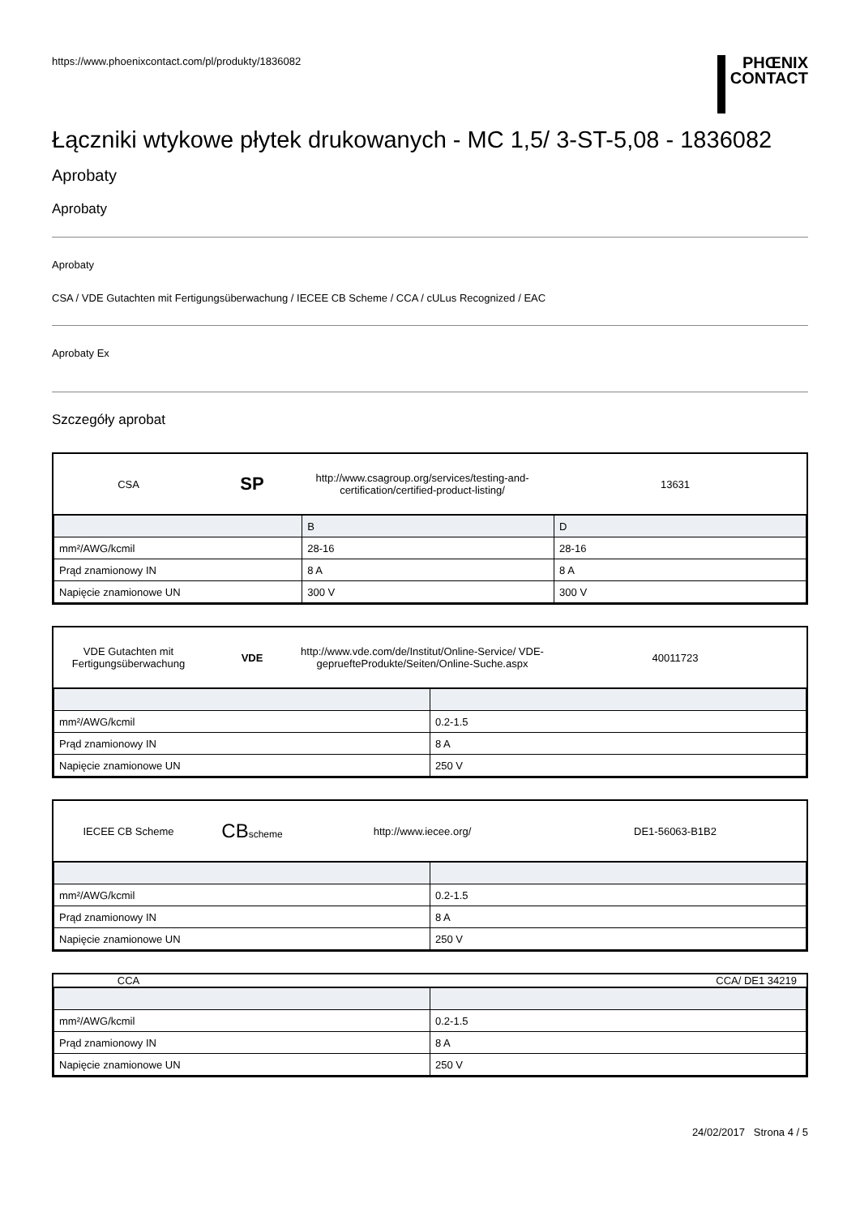https://www.phoenixcontact.com/pl/produkty/1836082
PHŒNIX
CONTACT
Łączniki wtykowe płytek drukowanych - MC 1,5/ 3-ST-5,08 - 1836082
Aprobaty
Aprobaty
Aprobaty
CSA / VDE Gutachten mit Fertigungsüberwachung / IECEE CB Scheme / CCA / cULus Recognized / EAC
Aprobaty Ex
Szczegóły aprobat
CSA
SP
http://www.csagroup.org/services/testing-and-certification/certified-product-listing/
13631
| | B | D |
| --- | --- | --- |
| mm²/AWG/kcmil | 28-16 | 28-16 |
| Prąd znamionowy IN | 8 A | 8 A |
| Napięcie znamionowe UN | 300 V | 300 V |
VDE Gutachten mit Fertigungsüberwachung
VDE
http://www.vde.com/de/Institut/Online-Service/ VDE-gepruefteProdukte/Seiten/Online-Suche.aspx
40011723
| mm²/AWG/kcmil | 0.2-1.5 |
| Prąd znamionowy IN | 8 A |
| Napięcie znamionowe UN | 250 V |
IECEE CB Scheme
CBscheme http://www.iecee.org/ DE1-56063-B1B2
| mm²/AWG/kcmil | 0.2-1.5 |
| Prąd znamionowy IN | 8 A |
| Napięcie znamionowe UN | 250 V |
CCA CCA/ DE1 34219
| mm²/AWG/kcmil | 0.2-1.5 |
| Prąd znamionowy IN | 8 A |
| Napięcie znamionowe UN | 250 V |
24/02/2017 Strona 4 / 5